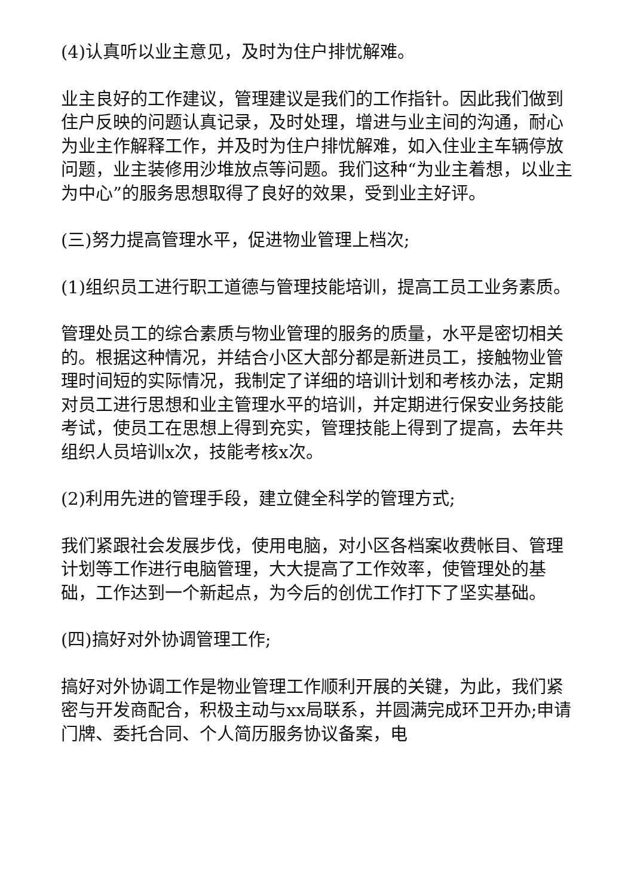(4)认真听以业主意见，及时为住户排忧解难。
业主良好的工作建议，管理建议是我们的工作指针。因此我们做到住户反映的问题认真记录，及时处理，增进与业主间的沟通，耐心为业主作解释工作，并及时为住户排忧解难，如入住业主车辆停放问题，业主装修用沙堆放点等问题。我们这种“为业主着想，以业主为中心”的服务思想取得了良好的效果，受到业主好评。
(三)努力提高管理水平，促进物业管理上档次;
(1)组织员工进行职工道德与管理技能培训，提高工员工业务素质。
管理处员工的综合素质与物业管理的服务的质量，水平是密切相关的。根据这种情况，并结合小区大部分都是新进员工，接触物业管理时间短的实际情况，我制定了详细的培训计划和考核办法，定期对员工进行思想和业主管理水平的培训，并定期进行保安业务技能考试，使员工在思想上得到充实，管理技能上得到了提高，去年共组织人员培训x次，技能考核x次。
(2)利用先进的管理手段，建立健全科学的管理方式;
我们紧跟社会发展步伐，使用电脑，对小区各档案收费帐目、管理计划等工作进行电脑管理，大大提高了工作效率，使管理处的基础，工作达到一个新起点，为今后的创优工作打下了坚实基础。
(四)搞好对外协调管理工作;
搞好对外协调工作是物业管理工作顺利开展的关键，为此，我们紧密与开发商配合，积极主动与xx局联系，并圆满完成环卫开办;申请门牌、委托合同、个人简历服务协议备案，电